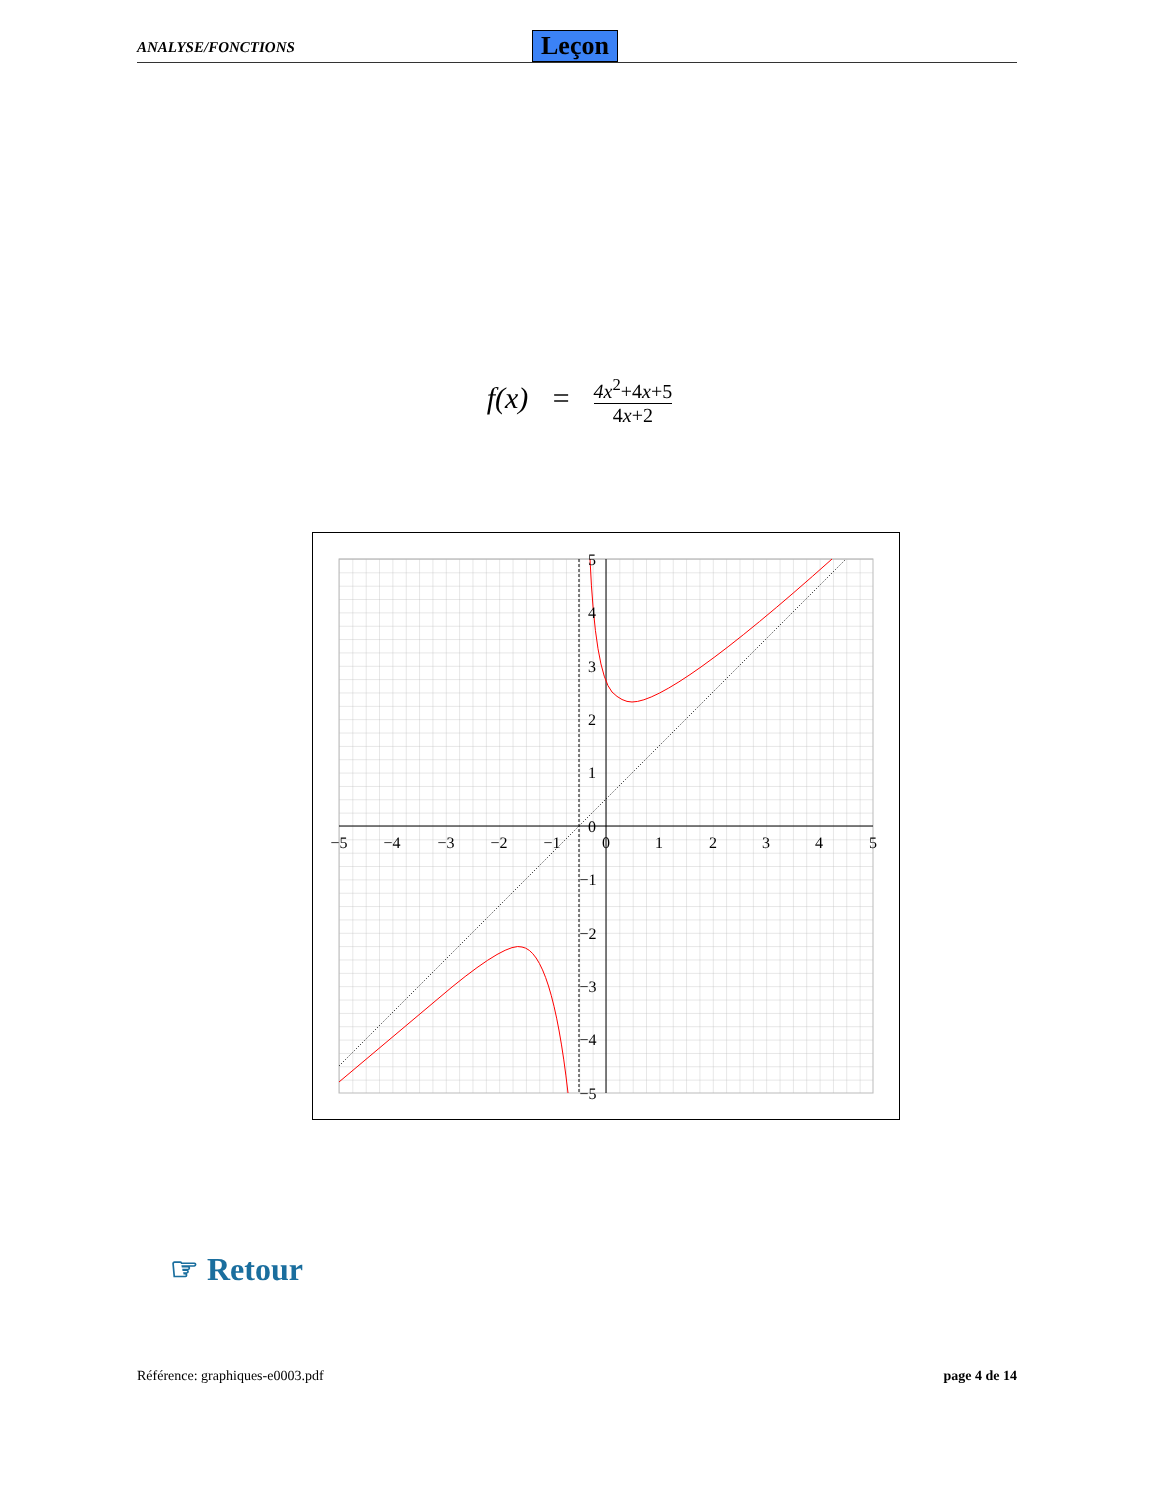ANALYSE/FONCTIONS Leçon
f(x) = 4x<sup>2</sup>+4x+5 4x+2
−5
−4
−3
−2
−1
0
1
2
3
4
5
5
4
3
2
1
0
−1
−2
−3
−4
−5
☞ Retour
Référence: graphiques-e0003.pdf page 4 de 14